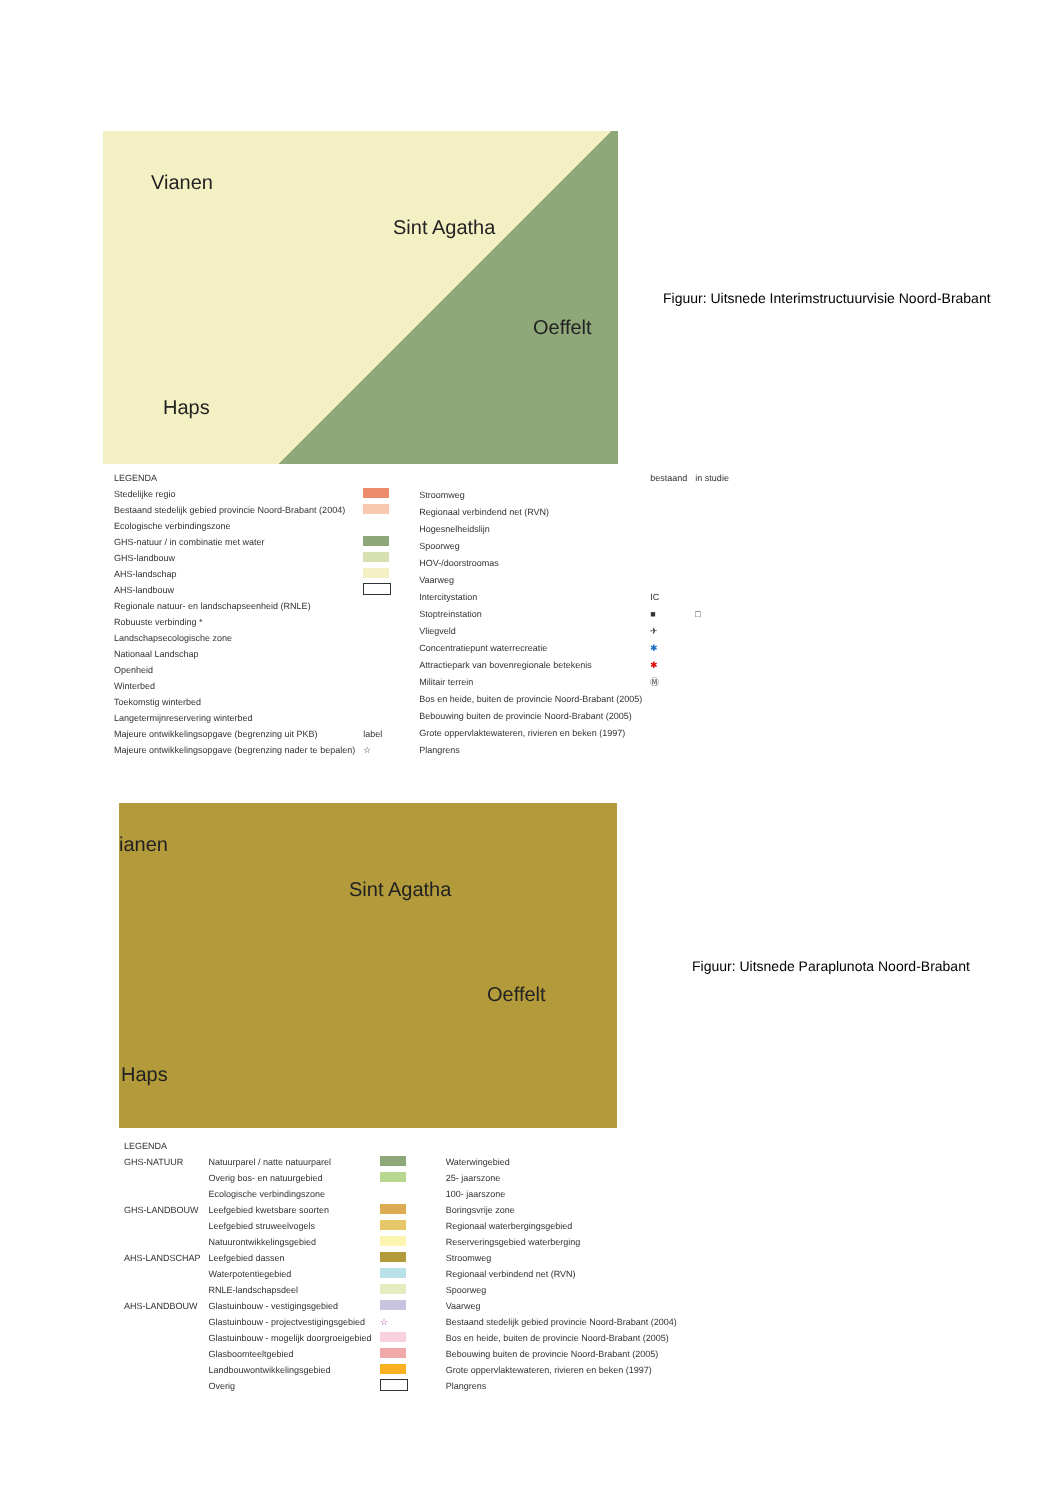Vianen
Sint Agatha
Oeffelt
Haps
Figuur: Uitsnede Interimstructuurvisie Noord-Brabant
| LEGENDA | |
| Stedelijke regio | |
| Bestaand stedelijk gebied provincie Noord-Brabant (2004) | |
| Ecologische verbindingszone | |
| GHS-natuur / in combinatie met water | |
| GHS-landbouw | |
| AHS-landschap | |
| AHS-landbouw | |
| Regionale natuur- en landschapseenheid (RNLE) | |
| Robuuste verbinding * | |
| Landschapsecologische zone | |
| Nationaal Landschap | |
| Openheid | |
| Winterbed | |
| Toekomstig winterbed | |
| Langetermijnreservering winterbed | |
| Majeure ontwikkelingsopgave (begrenzing uit PKB) | label |
| Majeure ontwikkelingsopgave (begrenzing nader te bepalen) | ☆ |
| | bestaand | in studie |
| Stroomweg | | |
| Regionaal verbindend net (RVN) | | |
| Hogesnelheidslijn | | |
| Spoorweg | | |
| HOV-/doorstroomas | | |
| Vaarweg | | |
| Intercitystation | IC | |
| Stoptreinstation | ■ | □ |
| Vliegveld | ✈ | |
| Concentratiepunt waterrecreatie | ✱ | |
| Attractiepark van bovenregionale betekenis | ✱ | |
| Militair terrein | Ⓜ | |
| Bos en heide, buiten de provincie Noord-Brabant (2005) | | |
| Bebouwing buiten de provincie Noord-Brabant (2005) | | |
| Grote oppervlaktewateren, rivieren en beken (1997) | | |
| Plangrens | | |
ianen
Sint Agatha
Oeffelt
Haps
Figuur: Uitsnede Paraplunota Noord-Brabant
| LEGENDA | | |
| GHS-NATUUR | Natuurparel / natte natuurparel | |
| | Overig bos- en natuurgebied | |
| | Ecologische verbindingszone | |
| GHS-LANDBOUW | Leefgebied kwetsbare soorten | |
| | Leefgebied struweelvogels | |
| | Natuurontwikkelingsgebied | |
| AHS-LANDSCHAP | Leefgebied dassen | |
| | Waterpotentiegebied | |
| | RNLE-landschapsdeel | |
| AHS-LANDBOUW | Glastuinbouw - vestigingsgebied | |
| | Glastuinbouw - projectvestigingsgebied | ☆ |
| | Glastuinbouw - mogelijk doorgroeigebied | |
| | Glasboomteeltgebied | |
| | Landbouwontwikkelingsgebied | |
| | Overig | |
| Waterwingebied | |
| 25- jaarszone | |
| 100- jaarszone | |
| Boringsvrije zone | |
| Regionaal waterbergingsgebied | |
| Reserveringsgebied waterberging | |
| Stroomweg | |
| Regionaal verbindend net (RVN) | |
| Spoorweg | |
| Vaarweg | |
| Bestaand stedelijk gebied provincie Noord-Brabant (2004) | |
| Bos en heide, buiten de provincie Noord-Brabant (2005) | |
| Bebouwing buiten de provincie Noord-Brabant (2005) | |
| Grote oppervlaktewateren, rivieren en beken (1997) | |
| Plangrens | |